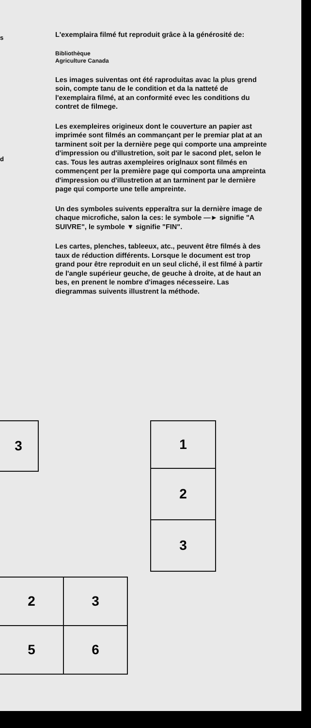s
d
L'exemplaira filmé fut reproduit grâce à la générosité de:
Bibliothèque
Agriculture Canada
Les images suiventas ont été raproduitas avac la plus grend soin, compte tanu de le condition et da la natteté de l'exemplaira filmé, at an conformité evec les conditions du contret de filmege.
Les exempleires origineux dont le couverture an papier ast imprimée sont filmés an commançant per le premiar plat at an tarminent soit per la dernière pege qui comporte una ampreinte d'impression ou d'illustretion, soit par le sacond plet, selon le cas. Tous les autras axempleires origlnaux sont filmés en commençent per la première page qui comporta una ampreinta d'impression ou d'illustretion at an tarminent par le dernière page qui comporte une telle ampreinte.
Un des symboles suivents epperaîtra sur la dernière image de chaque microfiche, salon la ces: le symbole —► signifie "A SUIVRE", le symbole ▼ signifie "FIN".
Les cartes, plenches, tableeux, atc., peuvent être filmés à des taux de réduction différents. Lorsque le document est trop grand pour être reproduit en un seul cliché, il est filmé à partir de l'angle supérieur geuche, de geuche à droite, at de haut an bes, en prenent le nombre d'images nécesseire. Las diegrammas suivents illustrent la méthode.
3 1
2
3
2 3
5 6